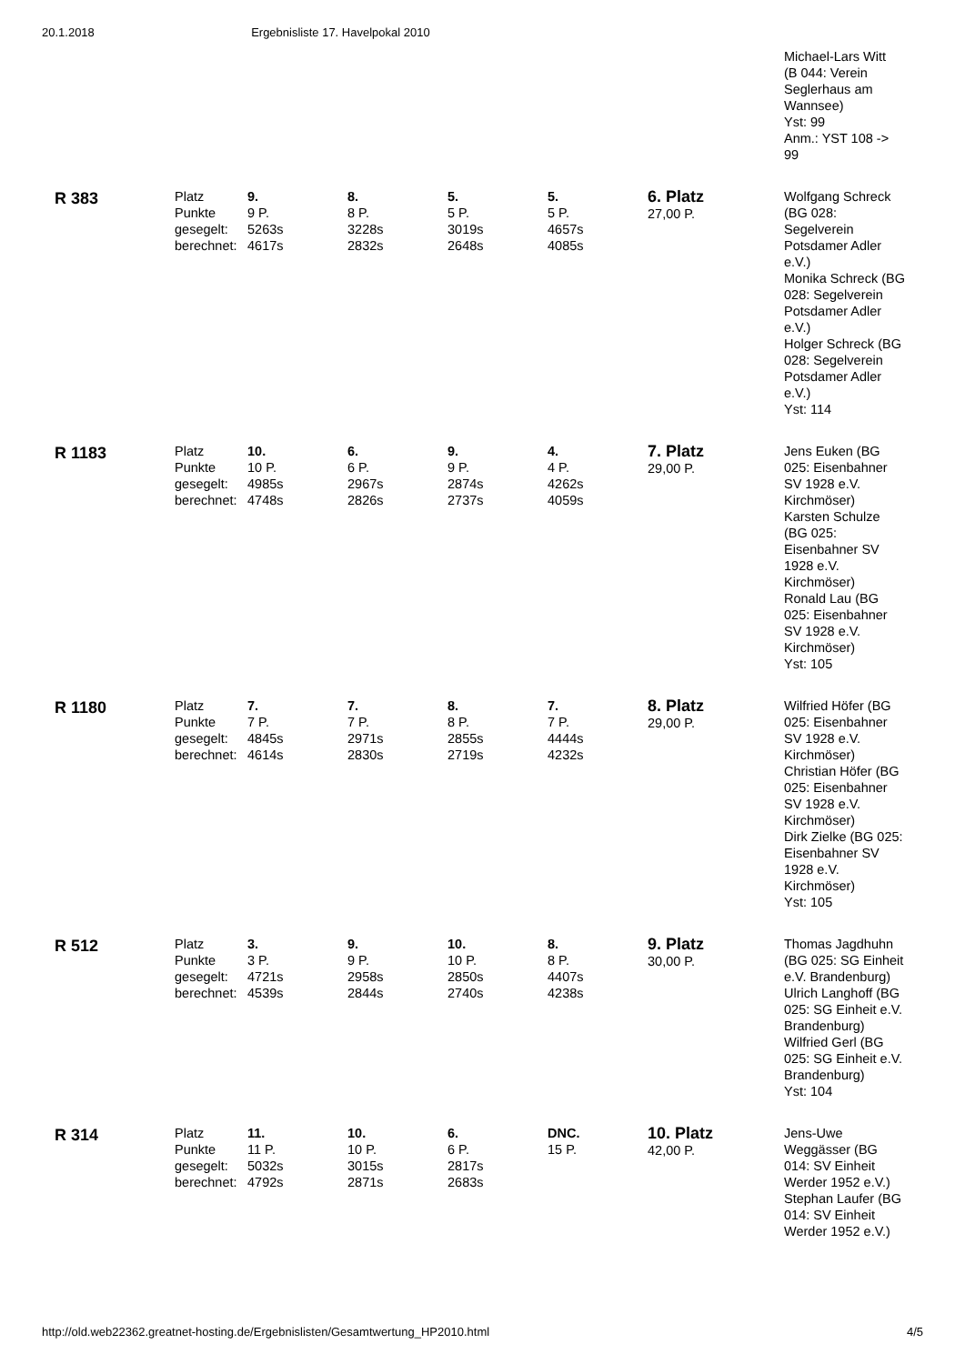20.1.2018 Ergebnisliste 17. Havelpokal 2010
| | | | | | | | Michael-Lars Witt (B 044: Verein Seglerhaus am Wannsee) Yst: 99 Anm.: YST 108 -> 99 |
| R 383 | Platz Punkte gesegelt: berechnet: | 9. 9 P. 5263s 4617s | 8. 8 P. 3228s 2832s | 5. 5 P. 3019s 2648s | 5. 5 P. 4657s 4085s | 6. Platz 27,00 P. | Wolfgang Schreck (BG 028: Segelverein Potsdamer Adler e.V.) Monika Schreck (BG 028: Segelverein Potsdamer Adler e.V.) Holger Schreck (BG 028: Segelverein Potsdamer Adler e.V.) Yst: 114 |
| R 1183 | Platz Punkte gesegelt: berechnet: | 10. 10 P. 4985s 4748s | 6. 6 P. 2967s 2826s | 9. 9 P. 2874s 2737s | 4. 4 P. 4262s 4059s | 7. Platz 29,00 P. | Jens Euken (BG 025: Eisenbahner SV 1928 e.V. Kirchmöser) Karsten Schulze (BG 025: Eisenbahner SV 1928 e.V. Kirchmöser) Ronald Lau (BG 025: Eisenbahner SV 1928 e.V. Kirchmöser) Yst: 105 |
| R 1180 | Platz Punkte gesegelt: berechnet: | 7. 7 P. 4845s 4614s | 7. 7 P. 2971s 2830s | 8. 8 P. 2855s 2719s | 7. 7 P. 4444s 4232s | 8. Platz 29,00 P. | Wilfried Höfer (BG 025: Eisenbahner SV 1928 e.V. Kirchmöser) Christian Höfer (BG 025: Eisenbahner SV 1928 e.V. Kirchmöser) Dirk Zielke (BG 025: Eisenbahner SV 1928 e.V. Kirchmöser) Yst: 105 |
| R 512 | Platz Punkte gesegelt: berechnet: | 3. 3 P. 4721s 4539s | 9. 9 P. 2958s 2844s | 10. 10 P. 2850s 2740s | 8. 8 P. 4407s 4238s | 9. Platz 30,00 P. | Thomas Jagdhuhn (BG 025: SG Einheit e.V. Brandenburg) Ulrich Langhoff (BG 025: SG Einheit e.V. Brandenburg) Wilfried Gerl (BG 025: SG Einheit e.V. Brandenburg) Yst: 104 |
| R 314 | Platz Punkte gesegelt: berechnet: | 11. 11 P. 5032s 4792s | 10. 10 P. 3015s 2871s | 6. 6 P. 2817s 2683s | DNC. 15 P. | 10. Platz 42,00 P. | Jens-Uwe Weggässer (BG 014: SV Einheit Werder 1952 e.V.) Stephan Laufer (BG 014: SV Einheit Werder 1952 e.V.) |
http://old.web22362.greatnet-hosting.de/Ergebnislisten/Gesamtwertung_HP2010.html 4/5